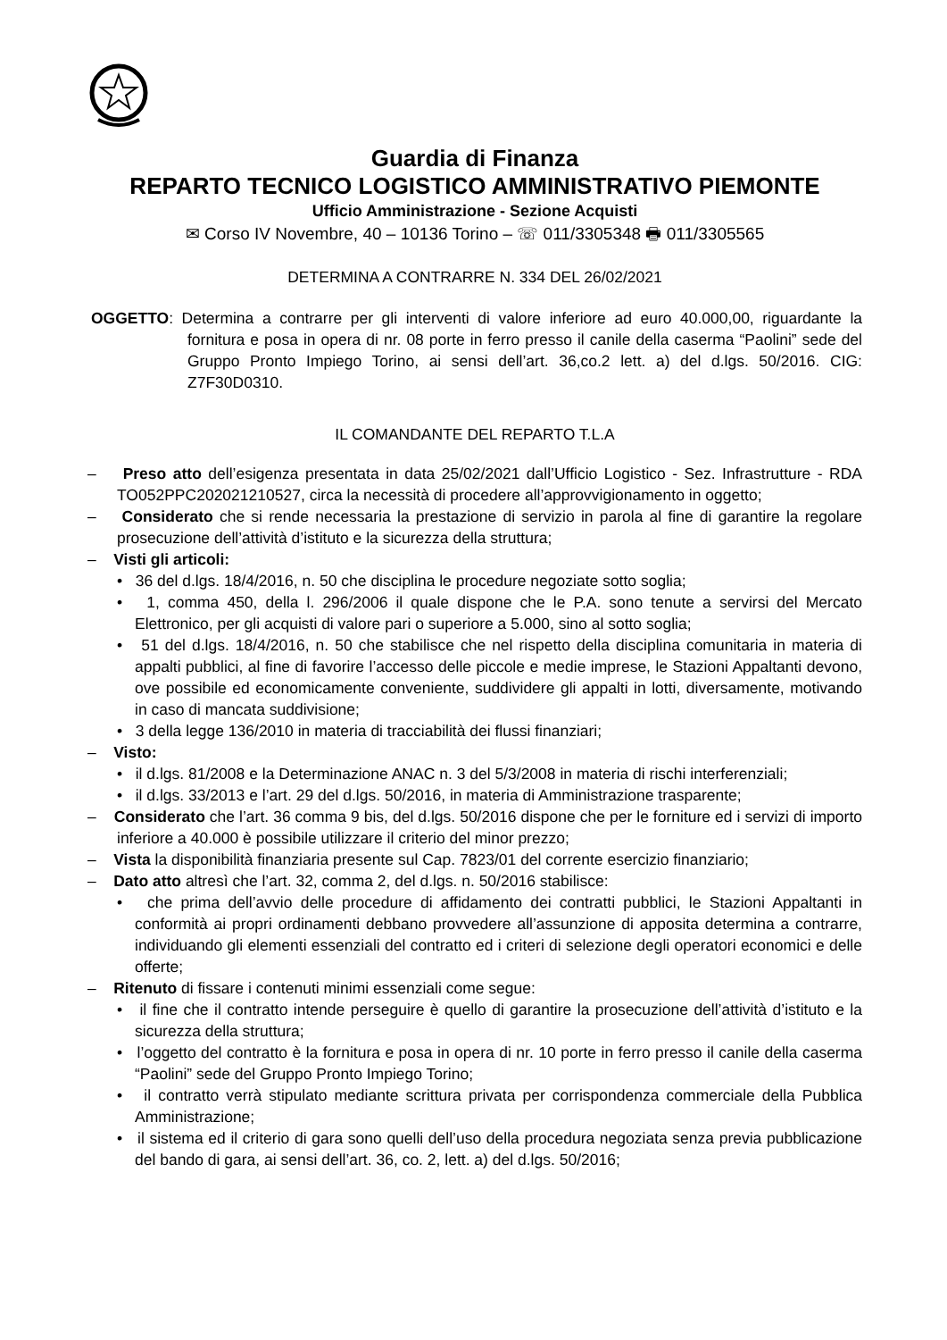Guardia di Finanza
REPARTO TECNICO LOGISTICO AMMINISTRATIVO PIEMONTE
Ufficio Amministrazione - Sezione Acquisti
✉ Corso IV Novembre, 40 – 10136 Torino – ☏ 011/3305348 🖶 011/3305565
DETERMINA A CONTRARRE N. 334 DEL 26/02/2021
OGGETTO: Determina a contrarre per gli interventi di valore inferiore ad euro 40.000,00, riguardante la fornitura e posa in opera di nr. 08 porte in ferro presso il canile della caserma “Paolini” sede del Gruppo Pronto Impiego Torino, ai sensi dell’art. 36,co.2 lett. a) del d.lgs. 50/2016. CIG: Z7F30D0310.
IL COMANDANTE DEL REPARTO T.L.A
– Preso atto dell’esigenza presentata in data 25/02/2021 dall’Ufficio Logistico - Sez. Infrastrutture - RDA TO052PPC202021210527, circa la necessità di procedere all’approvvigionamento in oggetto;
– Considerato che si rende necessaria la prestazione di servizio in parola al fine di garantire la regolare prosecuzione dell’attività d’istituto e la sicurezza della struttura;
– Visti gli articoli:
• 36 del d.lgs. 18/4/2016, n. 50 che disciplina le procedure negoziate sotto soglia;
• 1, comma 450, della l. 296/2006 il quale dispone che le P.A. sono tenute a servirsi del Mercato Elettronico, per gli acquisti di valore pari o superiore a 5.000, sino al sotto soglia;
• 51 del d.lgs. 18/4/2016, n. 50 che stabilisce che nel rispetto della disciplina comunitaria in materia di appalti pubblici, al fine di favorire l’accesso delle piccole e medie imprese, le Stazioni Appaltanti devono, ove possibile ed economicamente conveniente, suddividere gli appalti in lotti, diversamente, motivando in caso di mancata suddivisione;
• 3 della legge 136/2010 in materia di tracciabilità dei flussi finanziari;
– Visto:
• il d.lgs. 81/2008 e la Determinazione ANAC n. 3 del 5/3/2008 in materia di rischi interferenziali;
• il d.lgs. 33/2013 e l’art. 29 del d.lgs. 50/2016, in materia di Amministrazione trasparente;
– Considerato che l’art. 36 comma 9 bis, del d.lgs. 50/2016 dispone che per le forniture ed i servizi di importo inferiore a 40.000 è possibile utilizzare il criterio del minor prezzo;
– Vista la disponibilità finanziaria presente sul Cap. 7823/01 del corrente esercizio finanziario;
– Dato atto altresì che l’art. 32, comma 2, del d.lgs. n. 50/2016 stabilisce:
• che prima dell’avvio delle procedure di affidamento dei contratti pubblici, le Stazioni Appaltanti in conformità ai propri ordinamenti debbano provvedere all’assunzione di apposita determina a contrarre, individuando gli elementi essenziali del contratto ed i criteri di selezione degli operatori economici e delle offerte;
– Ritenuto di fissare i contenuti minimi essenziali come segue:
• il fine che il contratto intende perseguire è quello di garantire la prosecuzione dell’attività d’istituto e la sicurezza della struttura;
• l’oggetto del contratto è la fornitura e posa in opera di nr. 10 porte in ferro presso il canile della caserma “Paolini” sede del Gruppo Pronto Impiego Torino;
• il contratto verrà stipulato mediante scrittura privata per corrispondenza commerciale della Pubblica Amministrazione;
• il sistema ed il criterio di gara sono quelli dell’uso della procedura negoziata senza previa pubblicazione del bando di gara, ai sensi dell’art. 36, co. 2, lett. a) del d.lgs. 50/2016;